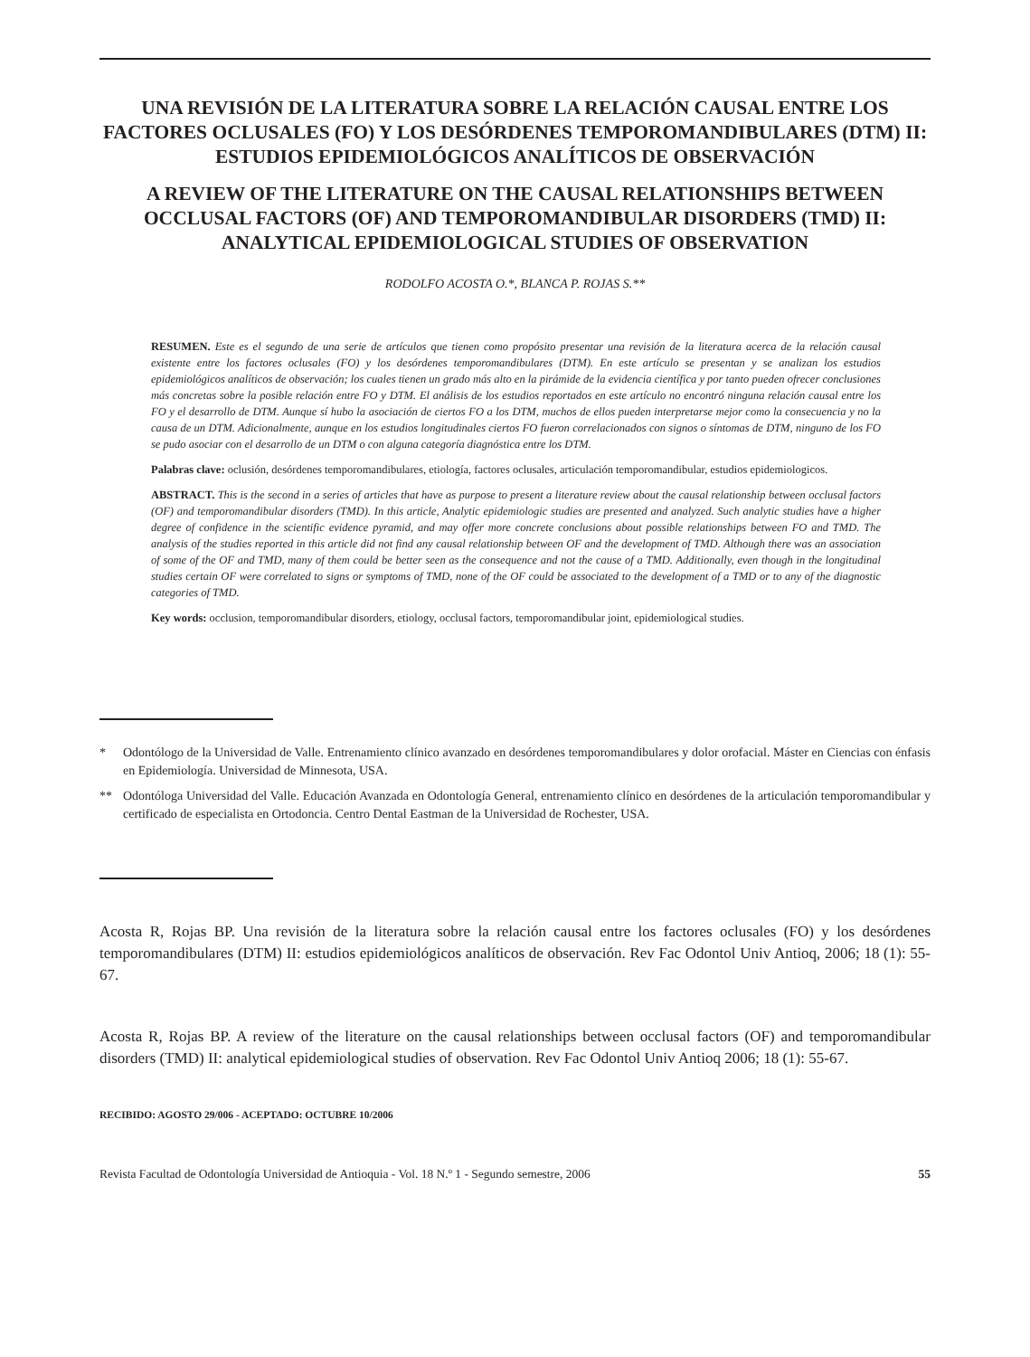UNA REVISIÓN DE LA LITERATURA SOBRE LA RELACIÓN CAUSAL ENTRE LOS FACTORES OCLUSALES (FO) Y LOS DESÓRDENES TEMPOROMANDIBULARES (DTM) II: ESTUDIOS EPIDEMIOLÓGICOS ANALÍTICOS DE OBSERVACIÓN
A REVIEW OF THE LITERATURE ON THE CAUSAL RELATIONSHIPS BETWEEN OCCLUSAL FACTORS (OF) AND TEMPOROMANDIBULAR DISORDERS (TMD) II: ANALYTICAL EPIDEMIOLOGICAL STUDIES OF OBSERVATION
RODOLFO ACOSTA O.*, BLANCA P. ROJAS S.**
RESUMEN. Este es el segundo de una serie de artículos que tienen como propósito presentar una revisión de la literatura acerca de la relación causal existente entre los factores oclusales (FO) y los desórdenes temporomandibulares (DTM). En este artículo se presentan y se analizan los estudios epidemiológicos analíticos de observación; los cuales tienen un grado más alto en la pirámide de la evidencia científica y por tanto pueden ofrecer conclusiones más concretas sobre la posible relación entre FO y DTM. El análisis de los estudios reportados en este artículo no encontró ninguna relación causal entre los FO y el desarrollo de DTM. Aunque sí hubo la asociación de ciertos FO a los DTM, muchos de ellos pueden interpretarse mejor como la consecuencia y no la causa de un DTM. Adicionalmente, aunque en los estudios longitudinales ciertos FO fueron correlacionados con signos o síntomas de DTM, ninguno de los FO se pudo asociar con el desarrollo de un DTM o con alguna categoría diagnóstica entre los DTM.
Palabras clave: oclusión, desórdenes temporomandibulares, etiología, factores oclusales, articulación temporomandibular, estudios epidemiologicos.
ABSTRACT. This is the second in a series of articles that have as purpose to present a literature review about the causal relationship between occlusal factors (OF) and temporomandibular disorders (TMD). In this article, Analytic epidemiologic studies are presented and analyzed. Such analytic studies have a higher degree of confidence in the scientific evidence pyramid, and may offer more concrete conclusions about possible relationships between FO and TMD. The analysis of the studies reported in this article did not find any causal relationship between OF and the development of TMD. Although there was an association of some of the OF and TMD, many of them could be better seen as the consequence and not the cause of a TMD. Additionally, even though in the longitudinal studies certain OF were correlated to signs or symptoms of TMD, none of the OF could be associated to the development of a TMD or to any of the diagnostic categories of TMD.
Key words: occlusion, temporomandibular disorders, etiology, occlusal factors, temporomandibular joint, epidemiological studies.
* Odontólogo de la Universidad de Valle. Entrenamiento clínico avanzado en desórdenes temporomandibulares y dolor orofacial. Máster en Ciencias con énfasis en Epidemiología. Universidad de Minnesota, USA.
** Odontóloga Universidad del Valle. Educación Avanzada en Odontología General, entrenamiento clínico en desórdenes de la articulación temporomandibular y certificado de especialista en Ortodoncia. Centro Dental Eastman de la Universidad de Rochester, USA.
Acosta R, Rojas BP. Una revisión de la literatura sobre la relación causal entre los factores oclusales (FO) y los desórdenes temporomandibulares (DTM) II: estudios epidemiológicos analíticos de observación. Rev Fac Odontol Univ Antioq, 2006; 18 (1): 55-67.
Acosta R, Rojas BP. A review of the literature on the causal relationships between occlusal factors (OF) and temporomandibular disorders (TMD) II: analytical epidemiological studies of observation. Rev Fac Odontol Univ Antioq 2006; 18 (1): 55-67.
RECIBIDO: AGOSTO 29/006 - ACEPTADO: OCTUBRE 10/2006
Revista Facultad de Odontología Universidad de Antioquia - Vol. 18 N.º 1 - Segundo semestre, 2006 55